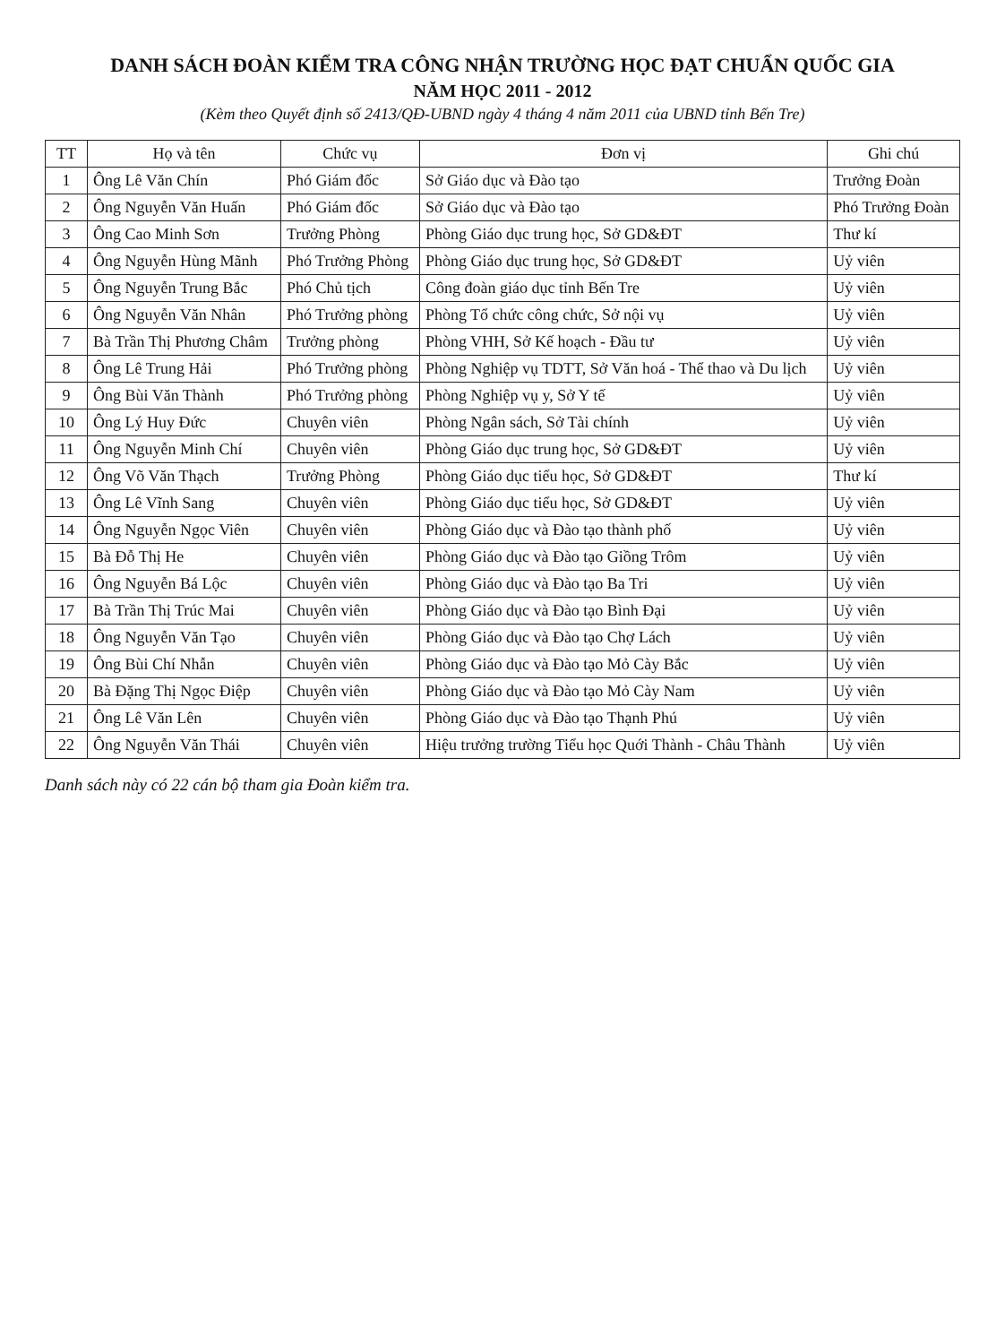DANH SÁCH ĐOÀN KIỂM TRA CÔNG NHẬN TRƯỜNG HỌC ĐẠT CHUẨN QUỐC GIA
NĂM HỌC 2011 - 2012
(Kèm theo Quyết định số 2413/QĐ-UBND ngày 4 tháng 4 năm 2011 của UBND tỉnh Bến Tre)
| TT | Họ và tên | Chức vụ | Đơn vị | Ghi chú |
| --- | --- | --- | --- | --- |
| 1 | Ông Lê Văn Chín | Phó Giám đốc | Sở Giáo dục và Đào tạo | Trưởng Đoàn |
| 2 | Ông Nguyễn Văn Huấn | Phó Giám đốc | Sở Giáo dục và Đào tạo | Phó Trưởng Đoàn |
| 3 | Ông Cao Minh Sơn | Trưởng Phòng | Phòng Giáo dục trung học, Sở GD&ĐT | Thư kí |
| 4 | Ông Nguyễn Hùng Mãnh | Phó Trưởng Phòng | Phòng Giáo dục trung học, Sở GD&ĐT | Uỷ viên |
| 5 | Ông Nguyễn Trung Bắc | Phó Chủ tịch | Công đoàn giáo dục tỉnh Bến Tre | Uỷ viên |
| 6 | Ông Nguyễn Văn Nhân | Phó Trưởng phòng | Phòng Tổ chức công chức, Sở nội vụ | Uỷ viên |
| 7 | Bà Trần Thị Phương Châm | Trưởng phòng | Phòng VHH, Sở Kế hoạch - Đầu tư | Uỷ viên |
| 8 | Ông Lê Trung Hải | Phó Trưởng phòng | Phòng Nghiệp vụ TDTT, Sở Văn hoá - Thể thao và Du lịch | Uỷ viên |
| 9 | Ông Bùi Văn Thành | Phó Trưởng phòng | Phòng Nghiệp vụ y, Sở Y tế | Uỷ viên |
| 10 | Ông Lý Huy Đức | Chuyên viên | Phòng Ngân sách, Sở Tài chính | Uỷ viên |
| 11 | Ông Nguyễn Minh Chí | Chuyên viên | Phòng Giáo dục trung học, Sở GD&ĐT | Uỷ viên |
| 12 | Ông Võ Văn Thạch | Trưởng Phòng | Phòng Giáo dục tiểu học, Sở GD&ĐT | Thư kí |
| 13 | Ông Lê Vĩnh Sang | Chuyên viên | Phòng Giáo dục tiểu học, Sở GD&ĐT | Uỷ viên |
| 14 | Ông Nguyễn Ngọc Viên | Chuyên viên | Phòng Giáo dục và Đào tạo thành phố | Uỷ viên |
| 15 | Bà Đỗ Thị He | Chuyên viên | Phòng Giáo dục và Đào tạo Giồng Trôm | Uỷ viên |
| 16 | Ông Nguyễn Bá Lộc | Chuyên viên | Phòng Giáo dục và Đào tạo Ba Tri | Uỷ viên |
| 17 | Bà Trần Thị Trúc Mai | Chuyên viên | Phòng Giáo dục và Đào tạo Bình Đại | Uỷ viên |
| 18 | Ông Nguyễn Văn Tạo | Chuyên viên | Phòng Giáo dục và Đào tạo Chợ Lách | Uỷ viên |
| 19 | Ông Bùi Chí Nhẫn | Chuyên viên | Phòng Giáo dục và Đào tạo Mỏ Cày Bắc | Uỷ viên |
| 20 | Bà Đặng Thị Ngọc Điệp | Chuyên viên | Phòng Giáo dục và Đào tạo Mỏ Cày Nam | Uỷ viên |
| 21 | Ông Lê Văn Lên | Chuyên viên | Phòng Giáo dục và Đào tạo Thạnh Phú | Uỷ viên |
| 22 | Ông Nguyễn Văn Thái | Chuyên viên | Hiệu trưởng trường Tiểu học Quới Thành - Châu Thành | Uỷ viên |
Danh sách này có 22 cán bộ tham gia Đoàn kiểm tra.